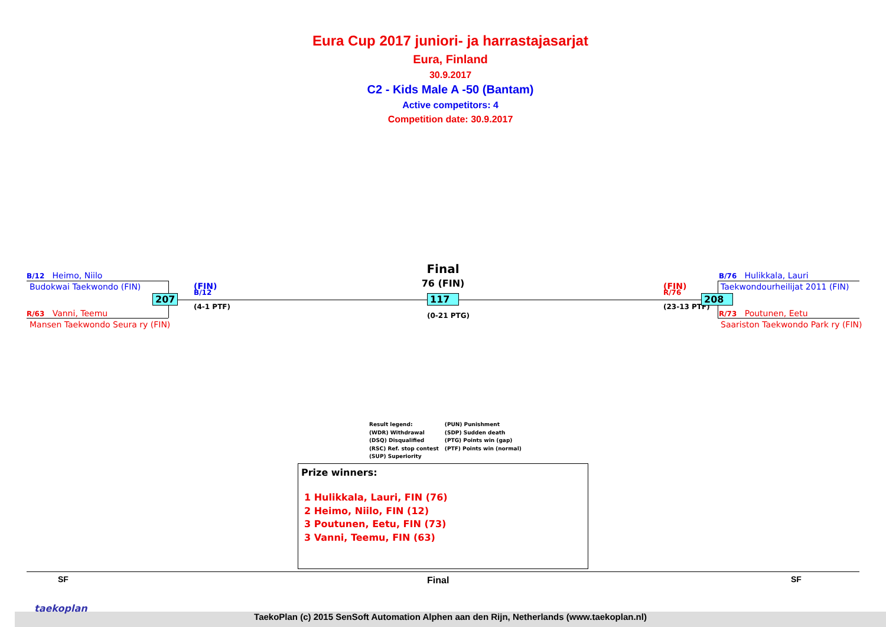Eura Cup 2017 juniori- ja harrastajasarjat
Eura, Finland
30.9.2017
C2 - Kids Male A -50 (Bantam)
Active competitors: 4
Competition date: 30.9.2017
B/12 Heimo, Niilo
Budokwai Taekwondo (FIN)
R/63 Vanni, Teemu
Mansen Taekwondo Seura ry (FIN)
207
(FIN)
B/12
(4-1 PTF)
Final
76 (FIN)
117
(0-21 PTG)
(FIN)
R/76
(23-13 PTF)
208
B/76 Hulikkala, Lauri
Taekwondourheilijat 2011 (FIN)
R/73 Poutunen, Eetu
Saariston Taekwondo Park ry (FIN)
Result legend:
(WDR) Withdrawal
(DSQ) Disqualified
(RSC) Ref. stop contest
(SUP) Superiority
(PUN) Punishment
(SDP) Sudden death
(PTG) Points win (gap)
(PTF) Points win (normal)
Prize winners:
1 Hulikkala, Lauri, FIN (76)
2 Heimo, Niilo, FIN (12)
3 Poutunen, Eetu, FIN (73)
3 Vanni, Teemu, FIN (63)
SF Final SF
TaekoPlan (c) 2015 SenSoft Automation Alphen aan den Rijn, Netherlands (www.taekoplan.nl)
taekoplan